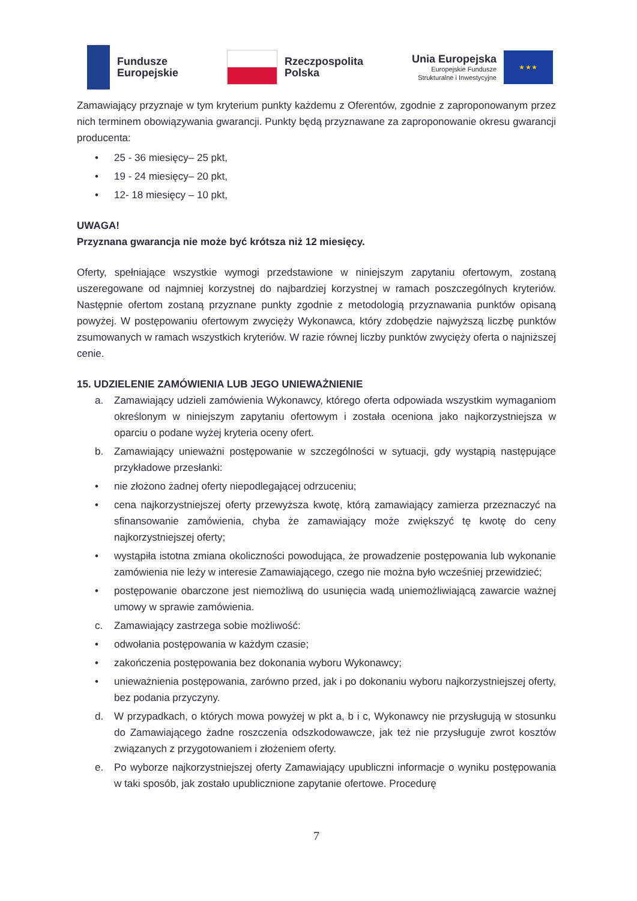Fundusze
Europejskie
Rzeczpospolita
Polska
Unia Europejska
Europejskie Fundusze
Strukturalne i Inwestycyjne
★ ★ ★
Zamawiający przyznaje w tym kryterium punkty każdemu z Oferentów, zgodnie z zaproponowanym przez nich terminem obowiązywania gwarancji. Punkty będą przyznawane za zaproponowanie okresu gwarancji producenta:
• 25 - 36 miesięcy– 25 pkt,
• 19 - 24 miesięcy– 20 pkt,
• 12- 18 miesięcy – 10 pkt,
UWAGA!
Przyznana gwarancja nie może być krótsza niż 12 miesięcy.
Oferty, spełniające wszystkie wymogi przedstawione w niniejszym zapytaniu ofertowym, zostaną uszeregowane od najmniej korzystnej do najbardziej korzystnej w ramach poszczególnych kryteriów. Następnie ofertom zostaną przyznane punkty zgodnie z metodologią przyznawania punktów opisaną powyżej. W postępowaniu ofertowym zwycięży Wykonawca, który zdobędzie najwyższą liczbę punktów zsumowanych w ramach wszystkich kryteriów. W razie równej liczby punktów zwycięży oferta o najniższej cenie.
15. UDZIELENIE ZAMÓWIENIA LUB JEGO UNIEWAŻNIENIE
a. Zamawiający udzieli zamówienia Wykonawcy, którego oferta odpowiada wszystkim wymaganiom określonym w niniejszym zapytaniu ofertowym i została oceniona jako najkorzystniejsza w oparciu o podane wyżej kryteria oceny ofert.
b. Zamawiający unieważni postępowanie w szczególności w sytuacji, gdy wystąpią następujące przykładowe przesłanki:
• nie złożono żadnej oferty niepodlegającej odrzuceniu;
• cena najkorzystniejszej oferty przewyższa kwotę, którą zamawiający zamierza przeznaczyć na sfinansowanie zamówienia, chyba że zamawiający może zwiększyć tę kwotę do ceny najkorzystniejszej oferty;
• wystąpiła istotna zmiana okoliczności powodująca, że prowadzenie postępowania lub wykonanie zamówienia nie leży w interesie Zamawiającego, czego nie można było wcześniej przewidzieć;
• postępowanie obarczone jest niemożliwą do usunięcia wadą uniemożliwiającą zawarcie ważnej umowy w sprawie zamówienia.
c. Zamawiający zastrzega sobie możliwość:
• odwołania postępowania w każdym czasie;
• zakończenia postępowania bez dokonania wyboru Wykonawcy;
• unieważnienia postępowania, zarówno przed, jak i po dokonaniu wyboru najkorzystniejszej oferty, bez podania przyczyny.
d. W przypadkach, o których mowa powyżej w pkt a, b i c, Wykonawcy nie przysługują w stosunku do Zamawiającego żadne roszczenia odszkodowawcze, jak też nie przysługuje zwrot kosztów związanych z przygotowaniem i złożeniem oferty.
e. Po wyborze najkorzystniejszej oferty Zamawiający upubliczni informacje o wyniku postępowania w taki sposób, jak zostało upublicznione zapytanie ofertowe. Procedurę
7